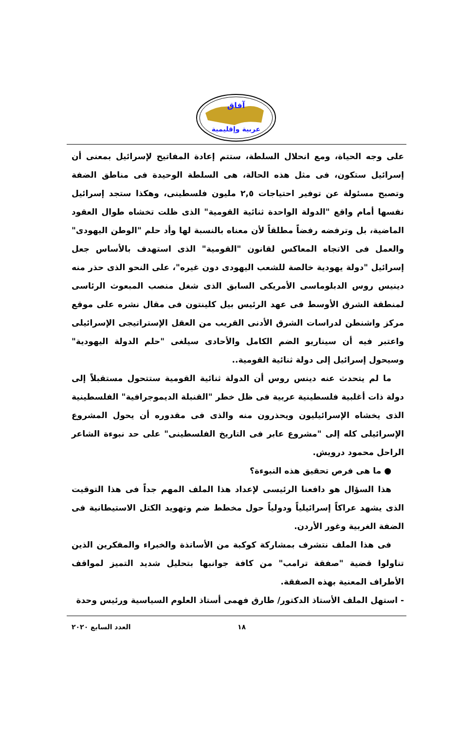آفاق
عربية وإقليمية
على وجه الحياة، ومع انحلال السلطة، ستتم إعادة المفاتيح لإسرائيل بمعنى أن إسرائيل ستكون، فى مثل هذه الحالة، هى السلطة الوحيدة فى مناطق الضفة وتصبح مسئولة عن توفير احتياجات ٢,٥ مليون فلسطينى، وهكذا ستجد إسرائيل نفسها أمام واقع "الدولة الواحدة ثنائية القومية" الذى ظلت تخشاه طوال العقود الماضية، بل وترفضه رفضاً مطلقاً لأن معناه بالنسبة لها وأد حلم "الوطن اليهودى" والعمل فى الاتجاه المعاكس لقانون "القومية" الذى استهدف بالأساس جعل إسرائيل "دولة يهودية خالصة للشعب اليهودى دون غيره"، على النحو الذى حذر منه دينيس روس الدبلوماسى الأمريكى السابق الذى شغل منصب المبعوث الرئاسى لمنطقة الشرق الأوسط فى عهد الرئيس بيل كلينتون فى مقال نشره على موقع مركز واشنطن لدراسات الشرق الأدنى القريب من العقل الإستراتيجى الإسرائيلى واعتبر فيه أن سيناريو الضم الكامل والأحادى سيلغى "حلم الدولة اليهودية" وسيحول إسرائيل إلى دولة ثنائية القومية..
ما لم يتحدث عنه دينس روس أن الدولة ثنائية القومية ستتحول مستقبلاً إلى دولة ذات أغلبية فلسطينية عربية فى ظل خطر "القنبلة الديموجرافية" الفلسطينية الذى يخشاه الإسرائيليون ويحذرون منه والذى فى مقدوره أن يحول المشروع الإسرائيلى كله إلى "مشروع عابر فى التاريخ الفلسطينى" على حد نبوءة الشاعر الراحل محمود درويش.
● ما هى فرص تحقيق هذه النبوءة؟
هذا السؤال هو دافعنا الرئيسى لإعداد هذا الملف المهم جداً فى هذا التوقيت الذى يشهد عراكاً إسرائيلياً ودولياً حول مخطط ضم وتهويد الكتل الاستيطانية فى الضفة الغربية وغور الأردن.
فى هذا الملف نتشرف بمشاركة كوكبة من الأساتذة والخبراء والمفكرين الذين تناولوا قضية "صفقة ترامب" من كافة جوانبها بتحليل شديد التميز لمواقف الأطراف المعنية بهذه الصفقة.
- استهل الملف الأستاذ الدكتور/ طارق فهمى أستاذ العلوم السياسية ورئيس وحدة
١٨ العدد السابع ٢٠٢٠